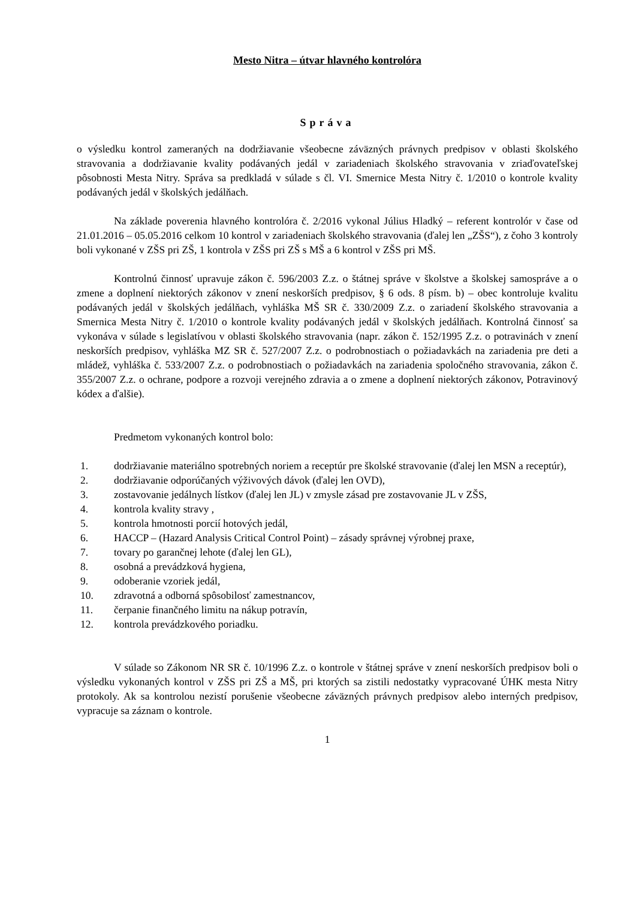Mesto Nitra – útvar hlavného kontrolóra
Správa
o výsledku kontrol zameraných na dodržiavanie všeobecne záväzných právnych predpisov v oblasti školského stravovania a dodržiavanie kvality podávaných jedál v zariadeniach školského stravovania v zriaďovateľskej pôsobnosti Mesta Nitry. Správa sa predkladá v súlade s čl. VI. Smernice Mesta Nitry č. 1/2010 o kontrole kvality podávaných jedál v školských jedálňach.
Na základe poverenia hlavného kontrolóra č. 2/2016 vykonal Július Hladký – referent kontrolór v čase od 21.01.2016 – 05.05.2016 celkom 10 kontrol v zariadeniach školského stravovania (ďalej len „ZŠS“), z čoho 3 kontroly boli vykonané v ZŠS pri ZŠ, 1 kontrola v ZŠS pri ZŠ s MŠ a 6 kontrol v ZŠS pri MŠ.
Kontrolnú činnosť upravuje zákon č. 596/2003 Z.z. o štátnej správe v školstve a školskej samospráve a o zmene a doplnení niektorých zákonov v znení neskorších predpisov, § 6 ods. 8 písm. b) – obec kontroluje kvalitu podávaných jedál v školských jedálňach, vyhláška MŠ SR č. 330/2009 Z.z. o zariadení školského stravovania a Smernica Mesta Nitry č. 1/2010 o kontrole kvality podávaných jedál v školských jedálňach. Kontrolná činnosť sa vykonáva v súlade s legislatívou v oblasti školského stravovania (napr. zákon č. 152/1995 Z.z. o potravinách v znení neskorších predpisov, vyhláška MZ SR č. 527/2007 Z.z. o podrobnostiach o požiadavkách na zariadenia pre deti a mládež, vyhláška č. 533/2007 Z.z. o podrobnostiach o požiadavkách na zariadenia spoločného stravovania, zákon č. 355/2007 Z.z. o ochrane, podpore a rozvoji verejného zdravia a o zmene a doplnení niektorých zákonov, Potravinový kódex a ďalšie).
Predmetom vykonaných kontrol bolo:
1. dodržiavanie materiálno spotrebných noriem a receptúr pre školské stravovanie (ďalej len MSN a receptúr),
2. dodržiavanie odporúčaných výživových dávok (ďalej len OVD),
3. zostavovanie jedálnych lístkov (ďalej len JL) v zmysle zásad pre zostavovanie JL v ZŠS,
4. kontrola kvality stravy ,
5. kontrola hmotnosti porcií hotových jedál,
6. HACCP – (Hazard Analysis Critical Control Point) – zásady správnej výrobnej praxe,
7. tovary po garančnej lehote (ďalej len GL),
8. osobná a prevádzková hygiena,
9. odoberanie vzoriek jedál,
10. zdravotná a odborná spôsobilosť zamestnancov,
11. čerpanie finančného limitu na nákup potravín,
12. kontrola prevádzkového poriadku.
V súlade so Zákonom NR SR č. 10/1996 Z.z. o kontrole v štátnej správe v znení neskorších predpisov boli o výsledku vykonaných kontrol v ZŠS pri ZŠ a MŠ, pri ktorých sa zistili nedostatky vypracované ÚHK mesta Nitry protokoly. Ak sa kontrolou nezistí porušenie všeobecne záväzných právnych predpisov alebo interných predpisov, vypracuje sa záznam o kontrole.
1